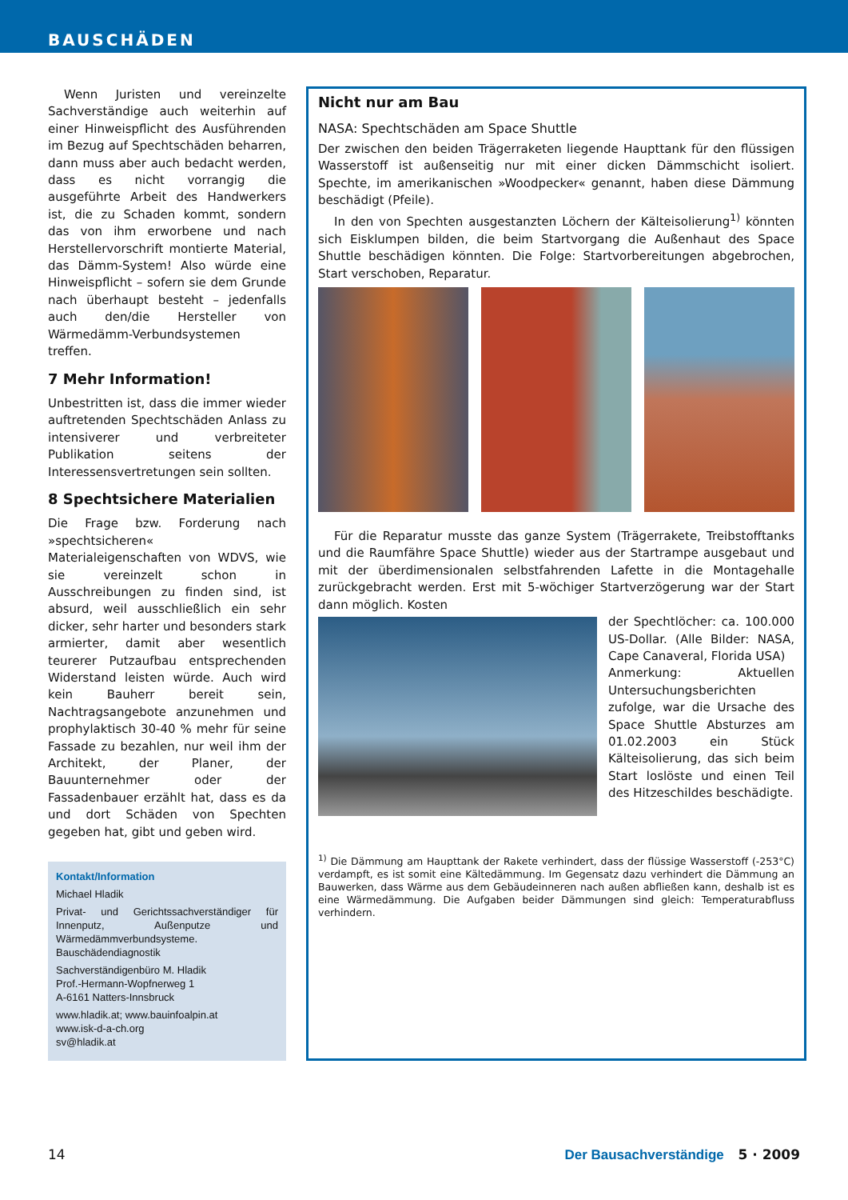BAUSCHÄDEN
Wenn Juristen und vereinzelte Sachverständige auch weiterhin auf einer Hinweispflicht des Ausführenden im Bezug auf Spechtschäden beharren, dann muss aber auch bedacht werden, dass es nicht vorrangig die ausgeführte Arbeit des Handwerkers ist, die zu Schaden kommt, sondern das von ihm erworbene und nach Herstellervorschrift montierte Material, das Dämm-System! Also würde eine Hinweispflicht – sofern sie dem Grunde nach überhaupt besteht – jedenfalls auch den/die Hersteller von Wärmedämm-Verbundsystemen treffen.
7 Mehr Information!
Unbestritten ist, dass die immer wieder auftretenden Spechtschäden Anlass zu intensiverer und verbreiteter Publikation seitens der Interessensvertretungen sein sollten.
8 Spechtsichere Materialien
Die Frage bzw. Forderung nach »spechtsicheren« Materialeigenschaften von WDVS, wie sie vereinzelt schon in Ausschreibungen zu finden sind, ist absurd, weil ausschließlich ein sehr dicker, sehr harter und besonders stark armierter, damit aber wesentlich teurerer Putzaufbau entsprechenden Widerstand leisten würde. Auch wird kein Bauherr bereit sein, Nachtragsangebote anzunehmen und prophylaktisch 30-40 % mehr für seine Fassade zu bezahlen, nur weil ihm der Architekt, der Planer, der Bauunternehmer oder der Fassadenbauer erzählt hat, dass es da und dort Schäden von Spechten gegeben hat, gibt und geben wird.
Kontakt/Information
Michael Hladik
Privat- und Gerichtssachverständiger für Innenputz, Außenputze und Wärmedämmverbundsysteme. Bauschädendiagnostik
Sachverständigenbüro M. Hladik
Prof.-Hermann-Wopfnerweg 1
A-6161 Natters-Innsbruck
www.hladik.at; www.bauinfoalpin.at
www.isk-d-a-ch.org
sv@hladik.at
Nicht nur am Bau
NASA: Spechtschäden am Space Shuttle
Der zwischen den beiden Trägerraketen liegende Haupttank für den flüssigen Wasserstoff ist außenseitig nur mit einer dicken Dämmschicht isoliert. Spechte, im amerikanischen »Woodpecker« genannt, haben diese Dämmung beschädigt (Pfeile).
In den von Spechten ausgestanzten Löchern der Kälteisolierung<sup>1)</sup> könnten sich Eisklumpen bilden, die beim Startvorgang die Außenhaut des Space Shuttle beschädigen könnten. Die Folge: Startvorbereitungen abgebrochen, Start verschoben, Reparatur.
Für die Reparatur musste das ganze System (Trägerrakete, Treibstofftanks und die Raumfähre Space Shuttle) wieder aus der Startrampe ausgebaut und mit der überdimensionalen selbstfahrenden Lafette in die Montagehalle zurückgebracht werden. Erst mit 5-wöchiger Startverzögerung war der Start dann möglich. Kosten
der Spechtlöcher: ca. 100.000 US-Dollar. (Alle Bilder: NASA, Cape Canaveral, Florida USA)
Anmerkung: Aktuellen Untersuchungsberichten zufolge, war die Ursache des Space Shuttle Absturzes am 01.02.2003 ein Stück Kälteisolierung, das sich beim Start loslöste und einen Teil des Hitzeschildes beschädigte.
<sup>1)</sup> Die Dämmung am Haupttank der Rakete verhindert, dass der flüssige Wasserstoff (-253°C) verdampft, es ist somit eine Kältedämmung. Im Gegensatz dazu verhindert die Dämmung an Bauwerken, dass Wärme aus dem Gebäudeinneren nach außen abfließen kann, deshalb ist es eine Wärmedämmung. Die Aufgaben beider Dämmungen sind gleich: Temperaturabfluss verhindern.
14 Der Bausachverständige 5 · 2009